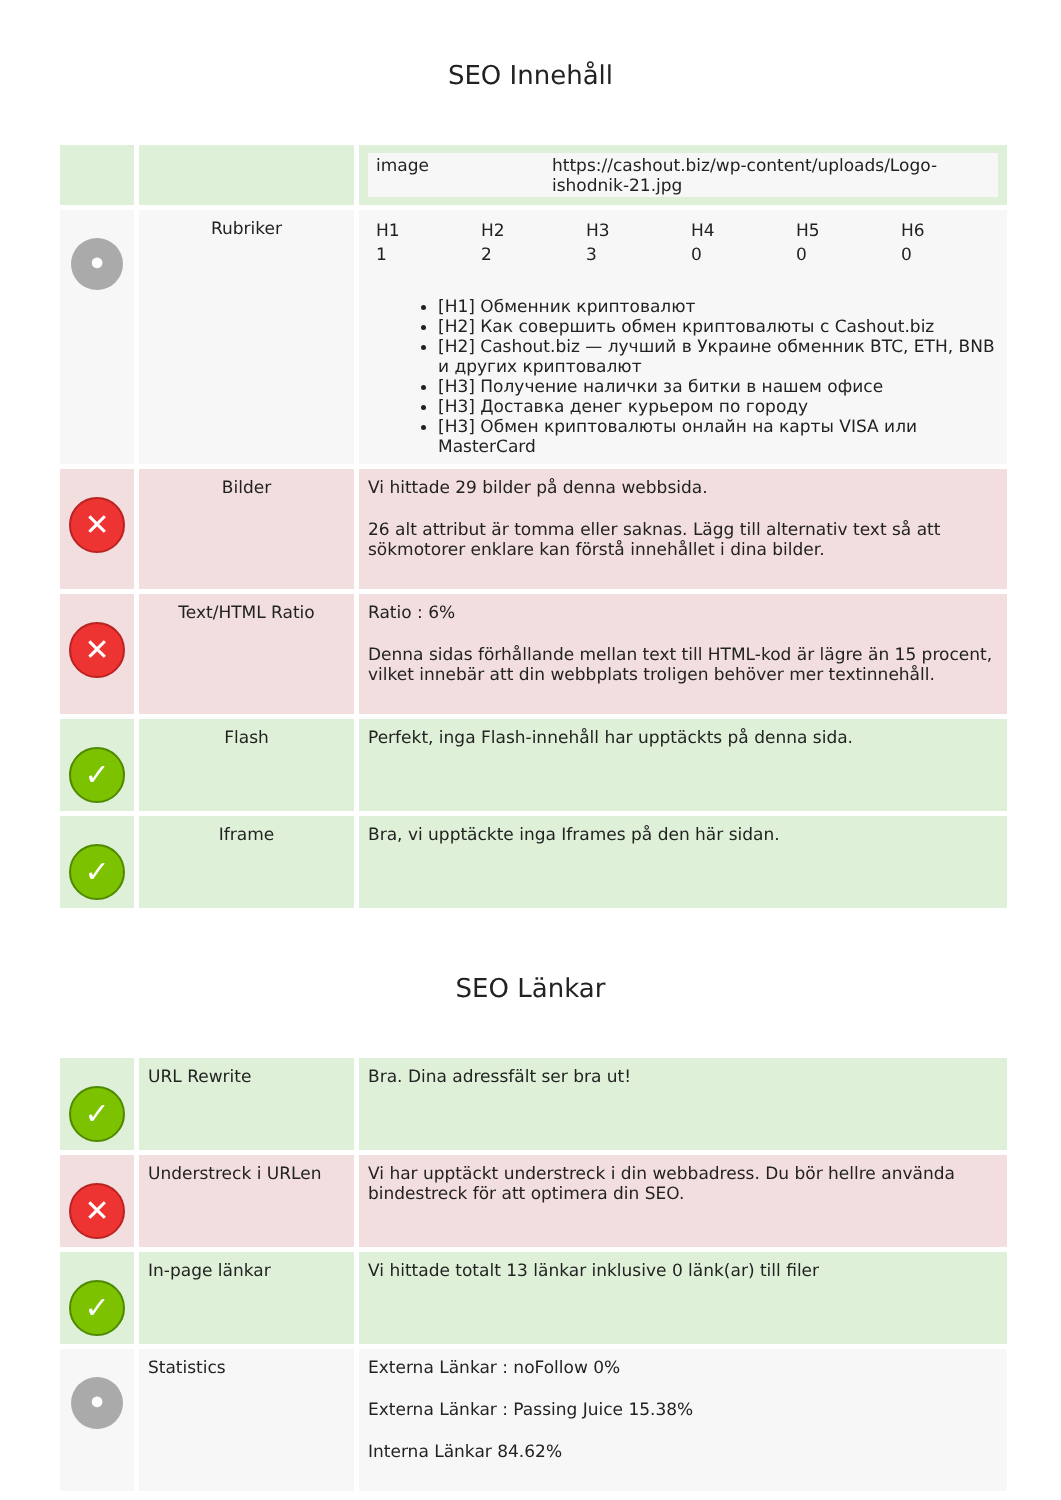SEO Innehåll
| | | / image / https://cashout.biz/wp-content/uploads/Logo-ishodnik-21.jpg / |
| • | Rubriker | / H1 / H2 / H3 / H4 / H5 / H6 / / 1 / 2 / 3 / 0 / 0 / 0 / [H1] Обменник криптовалют [H2] Как совершить обмен криптовалюты с Cashout.biz [H2] Cashout.biz — лучший в Украине обменник BTC, ETH, BNB и других криптовалют [H3] Получение налички за битки в нашем офисе [H3] Доставка денег курьером по городу [H3] Обмен криптовалюты онлайн на карты VISA или MasterCard |
| ✕ | Bilder | Vi hittade 29 bilder på denna webbsida. 26 alt attribut är tomma eller saknas. Lägg till alternativ text så att sökmotorer enklare kan förstå innehållet i dina bilder. |
| ✕ | Text/HTML Ratio | Ratio : 6% Denna sidas förhållande mellan text till HTML-kod är lägre än 15 procent, vilket innebär att din webbplats troligen behöver mer textinnehåll. |
| ✓ | Flash | Perfekt, inga Flash-innehåll har upptäckts på denna sida. |
| ✓ | Iframe | Bra, vi upptäckte inga Iframes på den här sidan. |
SEO Länkar
| ✓ | URL Rewrite | Bra. Dina adressfält ser bra ut! |
| ✕ | Understreck i URLen | Vi har upptäckt understreck i din webbadress. Du bör hellre använda bindestreck för att optimera din SEO. |
| ✓ | In-page länkar | Vi hittade totalt 13 länkar inklusive 0 länk(ar) till filer |
| • | Statistics | Externa Länkar : noFollow 0% Externa Länkar : Passing Juice 15.38% Interna Länkar 84.62% |